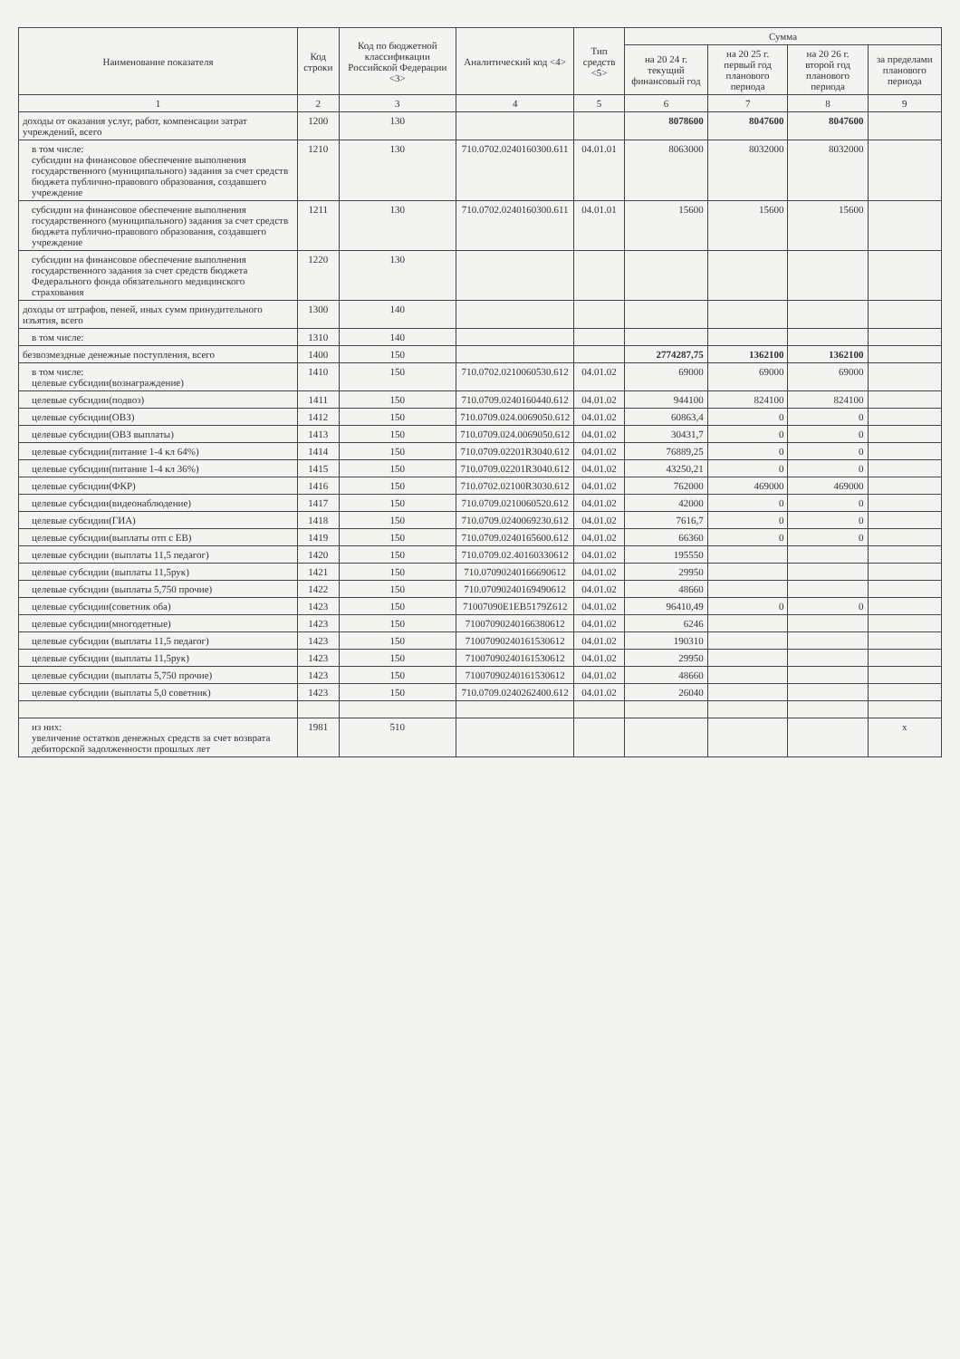| Наименование показателя | Код строки | Код по бюджетной классификации Российской Федерации <3> | Аналитический код <4> | Тип средств <5> | Сумма | | | |
| --- | --- | --- | --- | --- | --- | --- | --- | --- |
| | | | | | на 20 24 г. текущий финансовый год | на 20 25 г. первый год планового периода | на 20 26 г. второй год планового периода | за пределами планового периода |
| 1 | 2 | 3 | 4 | 5 | 6 | 7 | 8 | 9 |
| доходы от оказания услуг, работ, компенсации затрат учреждений, всего | 1200 | 130 | | | 8078600 | 8047600 | 8047600 | |
| в том числе: субсидии на финансовое обеспечение выполнения государственного (муниципального) задания за счет средств бюджета публично-правового образования, создавшего учреждение | 1210 | 130 | 710.0702.0240160300.611 | 04.01.01 | 8063000 | 8032000 | 8032000 | |
| субсидии на финансовое обеспечение выполнения государственного (муниципального) задания за счет средств бюджета публично-правового образования, создавшего учреждение | 1211 | 130 | 710.0702.0240160300.611 | 04.01.01 | 15600 | 15600 | 15600 | |
| субсидии на финансовое обеспечение выполнения государственного задания за счет средств бюджета Федерального фонда обязательного медицинского страхования | 1220 | 130 | | | | | | |
| доходы от штрафов, пеней, иных сумм принудительного изъятия, всего | 1300 | 140 | | | | | | |
| в том числе: | 1310 | 140 | | | | | | |
| безвозмездные денежные поступления, всего | 1400 | 150 | | | 2774287,75 | 1362100 | 1362100 | |
| в том числе: целевые субсидии(вознаграждение) | 1410 | 150 | 710.0702.0210060530.612 | 04.01.02 | 69000 | 69000 | 69000 | |
| целевые субсидии(подвоз) | 1411 | 150 | 710.0709.0240160440.612 | 04.01.02 | 944100 | 824100 | 824100 | |
| целевые субсидии(ОВЗ) | 1412 | 150 | 710.0709.024.0069050.612 | 04.01.02 | 60863,4 | 0 | 0 | |
| целевые субсидии(ОВЗ выплаты) | 1413 | 150 | 710.0709.024.0069050.612 | 04.01.02 | 30431,7 | 0 | 0 | |
| целевые субсидии(питание 1-4 кл 64%) | 1414 | 150 | 710.0709.02201R3040.612 | 04.01.02 | 76889,25 | 0 | 0 | |
| целевые субсидии(питание 1-4 кл 36%) | 1415 | 150 | 710.0709.02201R3040.612 | 04.01.02 | 43250,21 | 0 | 0 | |
| целевые субсидии(ФКР) | 1416 | 150 | 710.0702.02100R3030.612 | 04.01.02 | 762000 | 469000 | 469000 | |
| целевые субсидии(видеонаблюдение) | 1417 | 150 | 710.0709.0210060520.612 | 04.01.02 | 42000 | 0 | 0 | |
| целевые субсидии(ГИА) | 1418 | 150 | 710.0709.0240069230.612 | 04.01.02 | 7616,7 | 0 | 0 | |
| целевые субсидии(выплаты отп с ЕВ) | 1419 | 150 | 710.0709.0240165600.612 | 04.01.02 | 66360 | 0 | 0 | |
| целевые субсидии (выплаты 11,5 педагог) | 1420 | 150 | 710.0709.02.40160330612 | 04.01.02 | 195550 | | | |
| целевые субсидии (выплаты 11,5рук) | 1421 | 150 | 710.0709024016669061​2 | 04.01.02 | 29950 | | | |
| целевые субсидии (выплаты 5,750 прочие) | 1422 | 150 | 710.07090240169490612 | 04.01.02 | 48660 | | | |
| целевые субсидии(советник оба) | 1423 | 150 | 71007090Е1ЕВ5179Z612 | 04.01.02 | 96410,49 | 0 | 0 | |
| целевые субсидии(многодетные) | 1423 | 150 | 71007090240166380612 | 04.01.02 | 6246 | | | |
| целевые субсидии (выплаты 11,5 педагог) | 1423 | 150 | 71007090240161530612 | 04.01.02 | 190310 | | | |
| целевые субсидии (выплаты 11,5рук) | 1423 | 150 | 71007090240161530612 | 04.01.02 | 29950 | | | |
| целевые субсидии (выплаты 5,750 прочие) | 1423 | 150 | 71007090240161530612 | 04.01.02 | 48660 | | | |
| целевые субсидии (выплаты 5,0 советник) | 1423 | 150 | 710.0709.0240262400.612 | 04.01.02 | 26040 | | | |
| из них: увеличение остатков денежных средств за счет возврата дебиторской задолженности прошлых лет | 1981 | 510 | | | | | | x |